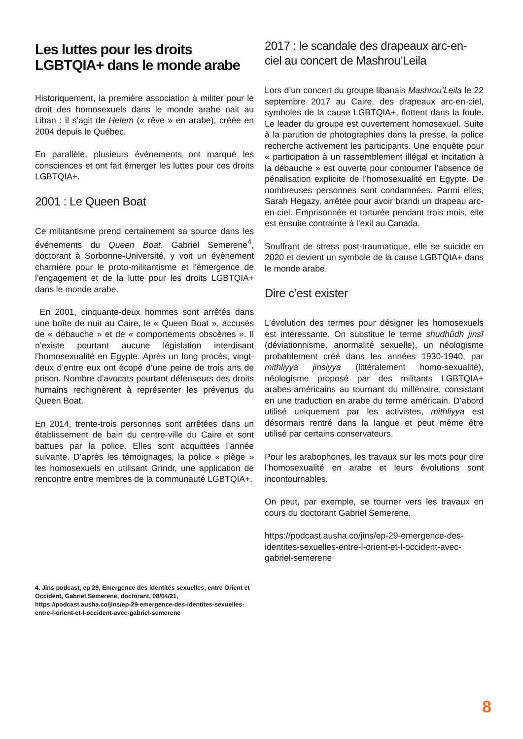Les luttes pour les droits LGBTQIA+ dans le monde arabe
Historiquement, la première association à militer pour le droit des homosexuels dans le monde arabe nait au Liban : il s’agit de Helem (« rêve » en arabe), créée en 2004 depuis le Québec.
En parallèle, plusieurs événements ont marqué les consciences et ont fait émerger les luttes pour ces droits LGBTQIA+.
2001 : Le Queen Boat
Ce militantisme prend certainement sa source dans les événements du Queen Boat. Gabriel Semerene<sup>4</sup>, doctorant à Sorbonne-Université, y voit un évènement charnière pour le proto-militantisme et l'émergence de l'engagement et de la lutte pour les droits LGBTQIA+ dans le monde arabe.
En 2001, cinquante-deux hommes sont arrêtés dans une boîte de nuit au Caire, le « Queen Boat », accusés de « débauche » et de « comportements obscènes ». Il n’existe pourtant aucune législation interdisant l’homosexualité en Egypte. Après un long procès, vingt-deux d’entre eux ont écopé d’une peine de trois ans de prison. Nombre d’avocats pourtant défenseurs des droits humains rechignèrent à représenter les prévenus du Queen Boat.
En 2014, trente-trois personnes sont arrêtées dans un établissement de bain du centre-ville du Caire et sont battues par la police. Elles sont acquittées l’année suivante. D’après les témoignages, la police « piège » les homosexuels en utilisant Grindr, une application de rencontre entre membres de la communauté LGBTQIA+.
2017 : le scandale des drapeaux arc-en-ciel au concert de Mashrou’Leila
Lors d’un concert du groupe libanais Mashrou’Leila le 22 septembre 2017 au Caire, des drapeaux arc-en-ciel, symboles de la cause LGBTQIA+, flottent dans la foule. Le leader du groupe est ouvertement homosexuel. Suite à la parution de photographies dans la presse, la police recherche activement les participants. Une enquête pour « participation à un rassemblement illégal et incitation à la débauche » est ouverte pour contourner l’absence de pénalisation explicite de l’homosexualité en Egypte. De nombreuses personnes sont condamnées. Parmi elles, Sarah Hegazy, arrêtée pour avoir brandi un drapeau arc-en-ciel. Emprisonnée et torturée pendant trois mois, elle est ensuite contrainte à l’exil au Canada.
Souffrant de stress post-traumatique, elle se suicide en 2020 et devient un symbole de la cause LGBTQIA+ dans le monde arabe.
Dire c’est exister
L’évolution des termes pour désigner les homosexuels est intéressante. On substitue le terme shudhûdh jinsî (déviationnisme, anormalité sexuelle), un néologisme probablement créé dans les années 1930-1940, par mithliyya jinsiyya (littéralement homo-sexualité), néologisme proposé par des militants LGBTQIA+ arabes-américains au tournant du millénaire, consistant en une traduction en arabe du terme américain. D’abord utilisé uniquement par les activistes, mithliyya est désormais rentré dans la langue et peut même être utilisé par certains conservateurs.
Pour les arabophones, les travaux sur les mots pour dire l’homosexualité en arabe et leurs évolutions sont incontournables.
On peut, par exemple, se tourner vers les travaux en cours du doctorant Gabriel Semerene.
https://podcast.ausha.co/jins/ep-29-emergence-des-identites-sexuelles-entre-l-orient-et-l-occident-avec-gabriel-semerene
4. Jins podcast, ep 29, Emergence des identités sexuelles, entre Orient et Occident, Gabriel Semerene, doctorant, 08/04/21, https://podcast.ausha.co/jins/ep-29-emergence-des-identites-sexuelles-entre-l-orient-et-l-occident-avec-gabriel-semerene
8